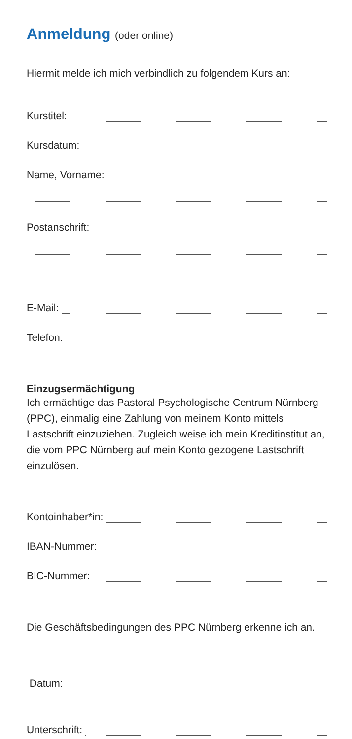Anmeldung (oder online)
Hiermit melde ich mich verbindlich zu folgendem Kurs an:
Kurstitel:
Kursdatum:
Name, Vorname:
Postanschrift:
E-Mail:
Telefon:
Einzugsermächtigung
Ich ermächtige das Pastoral Psychologische Centrum Nürnberg (PPC), einmalig eine Zahlung von meinem Konto mittels Lastschrift einzuziehen. Zugleich weise ich mein Kreditinstitut an, die vom PPC Nürnberg auf mein Konto gezogene Lastschrift einzulösen.
Kontoinhaber*in:
IBAN-Nummer:
BIC-Nummer:
Die Geschäftsbedingungen des PPC Nürnberg erkenne ich an.
Datum:
Unterschrift: